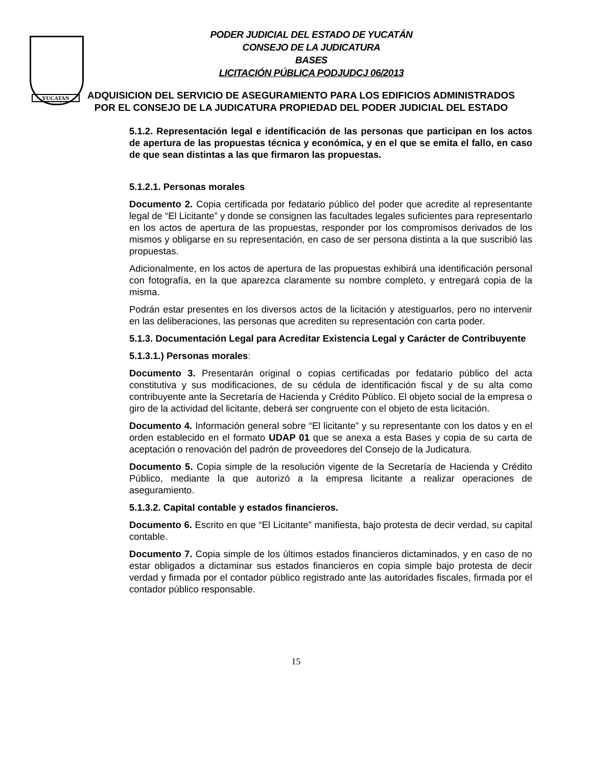YUCATAN
PODER JUDICIAL DEL ESTADO DE YUCATÁN
CONSEJO DE LA JUDICATURA
BASES
LICITACIÓN PÚBLICA PODJUDCJ 06/2013
ADQUISICION DEL SERVICIO DE ASEGURAMIENTO PARA LOS EDIFICIOS ADMINISTRADOS POR EL CONSEJO DE LA JUDICATURA PROPIEDAD DEL PODER JUDICIAL DEL ESTADO
5.1.2. Representación legal e identificación de las personas que participan en los actos de apertura de las propuestas técnica y económica, y en el que se emita el fallo, en caso de que sean distintas a las que firmaron las propuestas.
5.1.2.1. Personas morales
Documento 2. Copia certificada por fedatario público del poder que acredite al representante legal de “El Licitante” y donde se consignen las facultades legales suficientes para representarlo en los actos de apertura de las propuestas, responder por los compromisos derivados de los mismos y obligarse en su representación, en caso de ser persona distinta a la que suscribió las propuestas.
Adicionalmente, en los actos de apertura de las propuestas exhibirá una identificación personal con fotografía, en la que aparezca claramente su nombre completo, y entregará copia de la misma.
Podrán estar presentes en los diversos actos de la licitación y atestiguarlos, pero no intervenir en las deliberaciones, las personas que acrediten su representación con carta poder.
5.1.3. Documentación Legal para Acreditar Existencia Legal y Carácter de Contribuyente
5.1.3.1.) Personas morales:
Documento 3. Presentarán original o copias certificadas por fedatario público del acta constitutiva y sus modificaciones, de su cédula de identificación fiscal y de su alta como contribuyente ante la Secretaría de Hacienda y Crédito Público. El objeto social de la empresa o giro de la actividad del licitante, deberá ser congruente con el objeto de esta licitación.
Documento 4. Información general sobre “El licitante” y su representante con los datos y en el orden establecido en el formato UDAP 01 que se anexa a esta Bases y copia de su carta de aceptación o renovación del padrón de proveedores del Consejo de la Judicatura.
Documento 5. Copia simple de la resolución vigente de la Secretaría de Hacienda y Crédito Público, mediante la que autorizó a la empresa licitante a realizar operaciones de aseguramiento.
5.1.3.2. Capital contable y estados financieros.
Documento 6. Escrito en que “El Licitante” manifiesta, bajo protesta de decir verdad, su capital contable.
Documento 7. Copia simple de los últimos estados financieros dictaminados, y en caso de no estar obligados a dictaminar sus estados financieros en copia simple bajo protesta de decir verdad y firmada por el contador público registrado ante las autoridades fiscales, firmada por el contador público responsable.
15